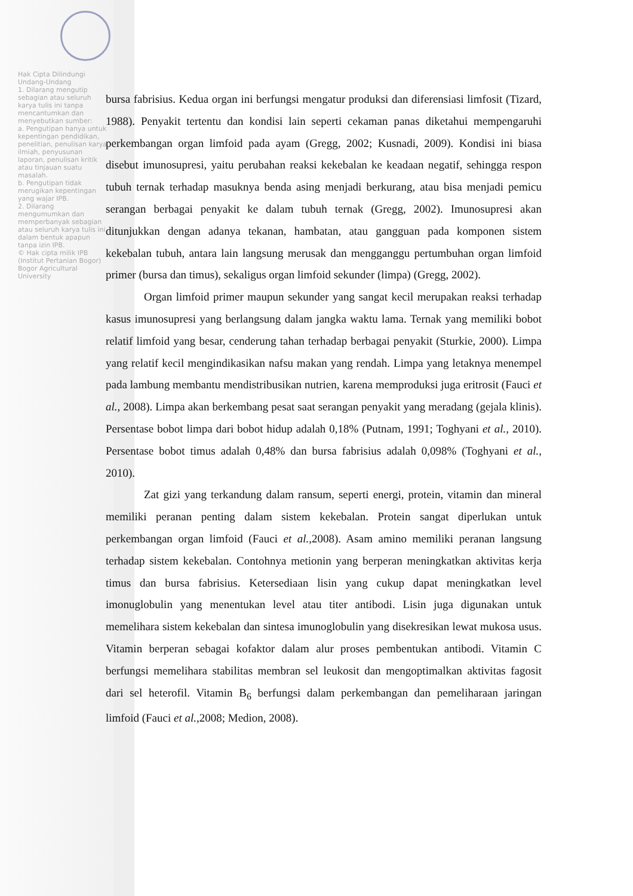Hak Cipta Dilindungi Undang-Undang
1. Dilarang mengutip sebagian atau seluruh karya tulis ini tanpa mencantumkan dan menyebutkan sumber:
a. Pengutipan hanya untuk kepentingan pendidikan, penelitian, penulisan karya ilmiah, penyusunan laporan, penulisan kritik atau tinjauan suatu masalah.
b. Pengutipan tidak merugikan kepentingan yang wajar IPB.
2. Dilarang mengumumkan dan memperbanyak sebagian atau seluruh karya tulis ini dalam bentuk apapun tanpa izin IPB.
© Hak cipta milik IPB (Institut Pertanian Bogor) Bogor Agricultural University
bursa fabrisius. Kedua organ ini berfungsi mengatur produksi dan diferensiasi limfosit (Tizard, 1988). Penyakit tertentu dan kondisi lain seperti cekaman panas diketahui mempengaruhi perkembangan organ limfoid pada ayam (Gregg, 2002; Kusnadi, 2009). Kondisi ini biasa disebut imunosupresi, yaitu perubahan reaksi kekebalan ke keadaan negatif, sehingga respon tubuh ternak terhadap masuknya benda asing menjadi berkurang, atau bisa menjadi pemicu serangan berbagai penyakit ke dalam tubuh ternak (Gregg, 2002). Imunosupresi akan ditunjukkan dengan adanya tekanan, hambatan, atau gangguan pada komponen sistem kekebalan tubuh, antara lain langsung merusak dan mengganggu pertumbuhan organ limfoid primer (bursa dan timus), sekaligus organ limfoid sekunder (limpa) (Gregg, 2002).
Organ limfoid primer maupun sekunder yang sangat kecil merupakan reaksi terhadap kasus imunosupresi yang berlangsung dalam jangka waktu lama. Ternak yang memiliki bobot relatif limfoid yang besar, cenderung tahan terhadap berbagai penyakit (Sturkie, 2000). Limpa yang relatif kecil mengindikasikan nafsu makan yang rendah. Limpa yang letaknya menempel pada lambung membantu mendistribusikan nutrien, karena memproduksi juga eritrosit (Fauci et al., 2008). Limpa akan berkembang pesat saat serangan penyakit yang meradang (gejala klinis). Persentase bobot limpa dari bobot hidup adalah 0,18% (Putnam, 1991; Toghyani et al., 2010). Persentase bobot timus adalah 0,48% dan bursa fabrisius adalah 0,098% (Toghyani et al., 2010).
Zat gizi yang terkandung dalam ransum, seperti energi, protein, vitamin dan mineral memiliki peranan penting dalam sistem kekebalan. Protein sangat diperlukan untuk perkembangan organ limfoid (Fauci et al., 2008). Asam amino memiliki peranan langsung terhadap sistem kekebalan. Contohnya metionin yang berperan meningkatkan aktivitas kerja timus dan bursa fabrisius. Ketersediaan lisin yang cukup dapat meningkatkan level imonuglobulin yang menentukan level atau titer antibodi. Lisin juga digunakan untuk memelihara sistem kekebalan dan sintesa imunoglobulin yang disekresikan lewat mukosa usus. Vitamin berperan sebagai kofaktor dalam alur proses pembentukan antibodi. Vitamin C berfungsi memelihara stabilitas membran sel leukosit dan mengoptimalkan aktivitas fagosit dari sel heterofil. Vitamin B<sub>6</sub> berfungsi dalam perkembangan dan pemeliharaan jaringan limfoid (Fauci et al., 2008; Medion, 2008).